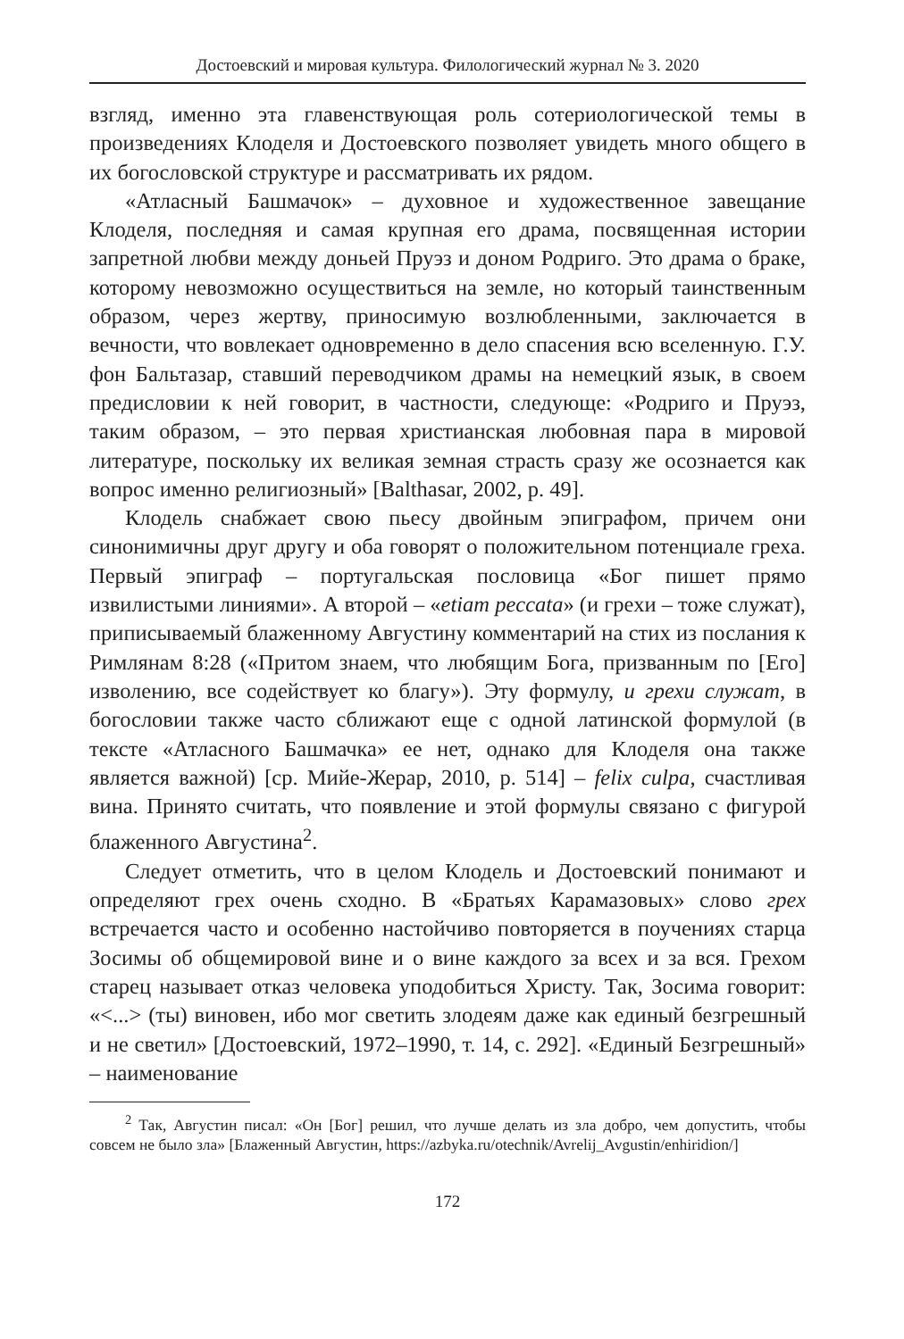Достоевский и мировая культура. Филологический журнал № 3. 2020
взгляд, именно эта главенствующая роль сотериологической темы в произведениях Клоделя и Достоевского позволяет увидеть много общего в их богословской структуре и рассматривать их рядом.
«Атласный Башмачок» – духовное и художественное завещание Клоделя, последняя и самая крупная его драма, посвященная истории запретной любви между доньей Пруэз и доном Родриго. Это драма о браке, которому невозможно осуществиться на земле, но который таинственным образом, через жертву, приносимую возлюбленными, заключается в вечности, что вовлекает одновременно в дело спасения всю вселенную. Г.У. фон Бальтазар, ставший переводчиком драмы на немецкий язык, в своем предисловии к ней говорит, в частности, следующе: «Родриго и Пруэз, таким образом, – это первая христианская любовная пара в мировой литературе, поскольку их великая земная страсть сразу же осознается как вопрос именно религиозный» [Balthasar, 2002, p. 49].
Клодель снабжает свою пьесу двойным эпиграфом, причем они синонимичны друг другу и оба говорят о положительном потенциале греха. Первый эпиграф – португальская пословица «Бог пишет прямо извилистыми линиями». А второй – «etiam peccata» (и грехи – тоже служат), приписываемый блаженному Августину комментарий на стих из послания к Римлянам 8:28 («Притом знаем, что любящим Бога, призванным по [Его] изволению, все содействует ко благу»). Эту формулу, и грехи служат, в богословии также часто сближают еще с одной латинской формулой (в тексте «Атласного Башмачка» ее нет, однако для Клоделя она также является важной) [ср. Мийе-Жерар, 2010, p. 514] – felix culpa, счастливая вина. Принято считать, что появление и этой формулы связано с фигурой блаженного Августина<sup>2</sup>.
Следует отметить, что в целом Клодель и Достоевский понимают и определяют грех очень сходно. В «Братьях Карамазовых» слово грех встречается часто и особенно настойчиво повторяется в поучениях старца Зосимы об общемировой вине и о вине каждого за всех и за вся. Грехом старец называет отказ человека уподобиться Христу. Так, Зосима говорит: «<...> (ты) виновен, ибо мог светить злодеям даже как единый безгрешный и не светил» [Достоевский, 1972–1990, т. 14, с. 292]. «Единый Безгрешный» – наименование
<sup>2</sup> Так, Августин писал: «Он [Бог] решил, что лучше делать из зла добро, чем допустить, чтобы совсем не было зла» [Блаженный Августин, https://azbyka.ru/otechnik/Avrelij_Avgustin/enhiridion/]
172